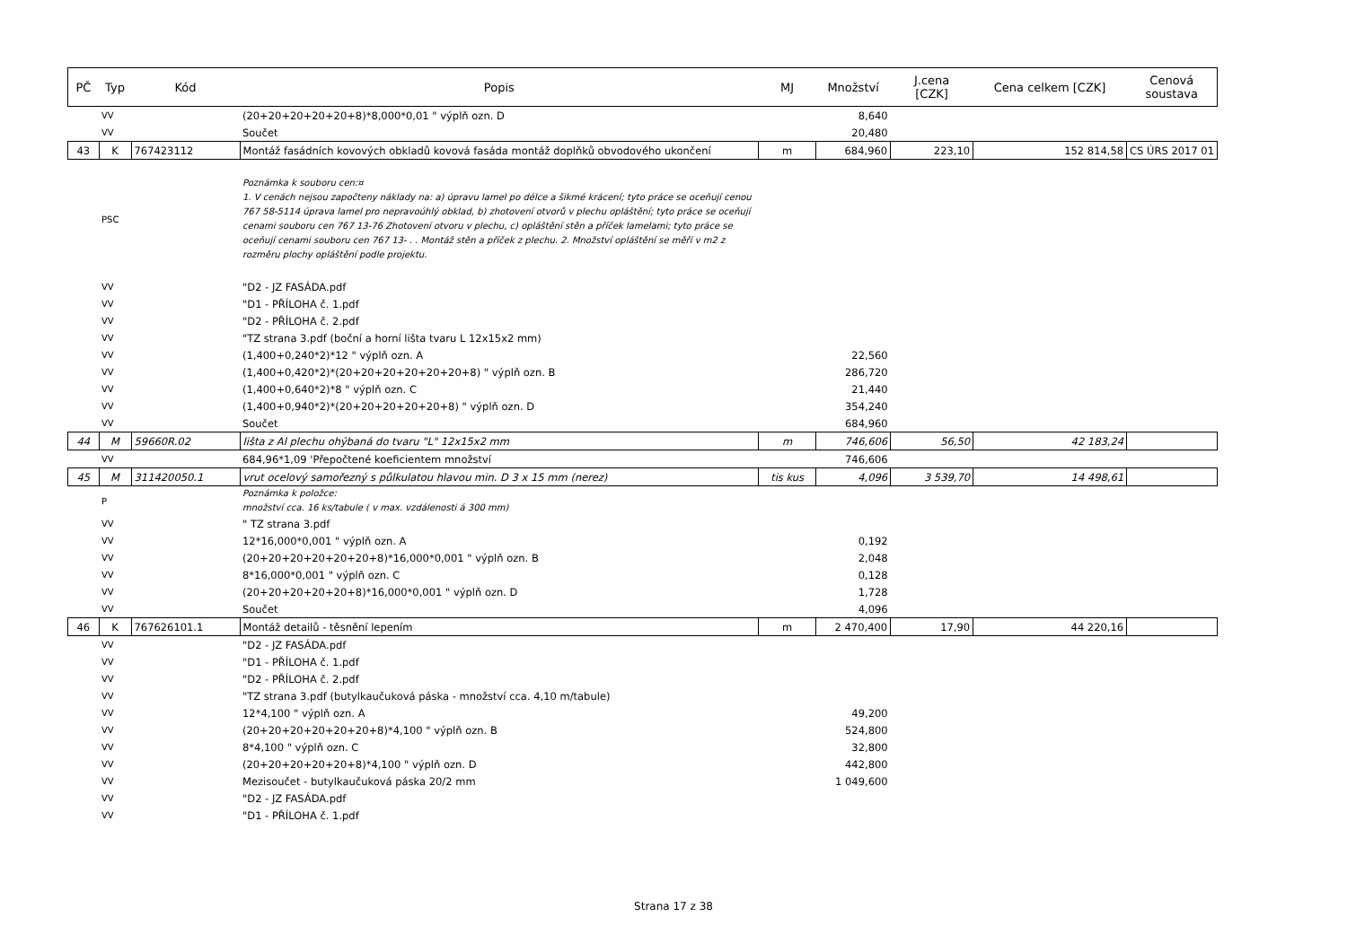| PČ | Typ | Kód | Popis | MJ | Množství | J.cena [CZK] | Cena celkem [CZK] | Cenová soustava |
| --- | --- | --- | --- | --- | --- | --- | --- | --- |
| | VV | | (20+20+20+20+20+8)*8,000*0,01 " výplň ozn. D | | 8,640 | | | |
| | VV | | Součet | | 20,480 | | | |
| 43 | K | 767423112 | Montáž fasádních kovových obkladů kovová fasáda montáž doplňků obvodového ukončení | m | 684,960 | 223,10 | 152 814,58 | CS ÚRS 2017 01 |
| | PSC | | Poznámka k souboru cen:¤ 1. V cenách nejsou započteny náklady na: a) úpravu lamel po délce a šikmé krácení; tyto práce se oceňují cenou 767 58-5114 úprava lamel pro nepravoúhlý obklad, b) zhotovení otvorů v plechu opláštění; tyto práce se oceňují cenami souboru cen 767 13-76 Zhotovení otvoru v plechu, c) opláštění stěn a příček lamelami; tyto práce se oceňují cenami souboru cen 767 13- . . Montáž stěn a příček z plechu. 2. Množství opláštění se měří v m2 z rozměru plochy opláštění podle projektu. | | | | | |
| | VV | | "D2 - JZ FASÁDA.pdf | | | | | |
| | VV | | "D1 - PŘÍLOHA č. 1.pdf | | | | | |
| | VV | | "D2 - PŘÍLOHA č. 2.pdf | | | | | |
| | VV | | "TZ strana 3.pdf (boční a horní lišta tvaru L 12x15x2 mm) | | | | | |
| | VV | | (1,400+0,240*2)*12 " výplň ozn. A | | 22,560 | | | |
| | VV | | (1,400+0,420*2)*(20+20+20+20+20+20+8) " výplň ozn. B | | 286,720 | | | |
| | VV | | (1,400+0,640*2)*8 " výplň ozn. C | | 21,440 | | | |
| | VV | | (1,400+0,940*2)*(20+20+20+20+20+8) " výplň ozn. D | | 354,240 | | | |
| | VV | | Součet | | 684,960 | | | |
| 44 | M | 59660R.02 | lišta z Al plechu ohýbaná do tvaru "L" 12x15x2 mm | m | 746,606 | 56,50 | 42 183,24 | |
| | VV | | 684,96*1,09 'Přepočtené koeficientem množství | | 746,606 | | | |
| 45 | M | 311420050.1 | vrut ocelový samořezný s půlkulatou hlavou min. D 3 x 15 mm (nerez) | tis kus | 4,096 | 3 539,70 | 14 498,61 | |
| | P | | Poznámka k položce: množství cca. 16 ks/tabule ( v max. vzdálenosti á 300 mm) | | | | | |
| | VV | | " TZ strana 3.pdf | | | | | |
| | VV | | 12*16,000*0,001 " výplň ozn. A | | 0,192 | | | |
| | VV | | (20+20+20+20+20+20+8)*16,000*0,001 " výplň ozn. B | | 2,048 | | | |
| | VV | | 8*16,000*0,001 " výplň ozn. C | | 0,128 | | | |
| | VV | | (20+20+20+20+20+8)*16,000*0,001 " výplň ozn. D | | 1,728 | | | |
| | VV | | Součet | | 4,096 | | | |
| 46 | K | 767626101.1 | Montáž detailů - těsnění lepením | m | 2 470,400 | 17,90 | 44 220,16 | |
| | VV | | "D2 - JZ FASÁDA.pdf | | | | | |
| | VV | | "D1 - PŘÍLOHA č. 1.pdf | | | | | |
| | VV | | "D2 - PŘÍLOHA č. 2.pdf | | | | | |
| | VV | | "TZ strana 3.pdf (butylkaučuková páska - množství cca. 4,10 m/tabule) | | | | | |
| | VV | | 12*4,100 " výplň ozn. A | | 49,200 | | | |
| | VV | | (20+20+20+20+20+20+8)*4,100 " výplň ozn. B | | 524,800 | | | |
| | VV | | 8*4,100 " výplň ozn. C | | 32,800 | | | |
| | VV | | (20+20+20+20+20+8)*4,100 " výplň ozn. D | | 442,800 | | | |
| | VV | | Mezisoučet - butylkaučuková páska 20/2 mm | | 1 049,600 | | | |
| | VV | | "D2 - JZ FASÁDA.pdf | | | | | |
| | VV | | "D1 - PŘÍLOHA č. 1.pdf | | | | | |
Strana 17 z 38